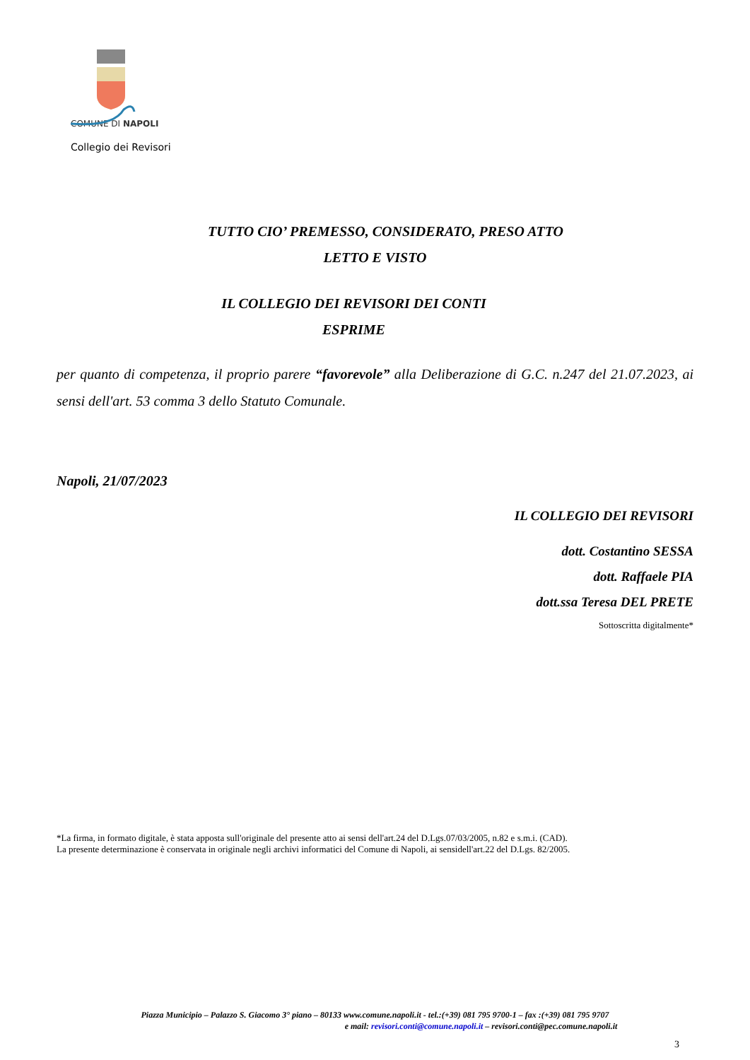COMUNE DI NAPOLI
Collegio dei Revisori
TUTTO CIO’ PREMESSO, CONSIDERATO, PRESO ATTO
LETTO E VISTO
IL COLLEGIO DEI REVISORI DEI CONTI
ESPRIME
per quanto di competenza, il proprio parere “favorevole” alla Deliberazione di G.C. n.247 del 21.07.2023, ai sensi dell'art. 53 comma 3 dello Statuto Comunale.
Napoli, 21/07/2023
IL COLLEGIO DEI REVISORI
dott. Costantino SESSA
dott. Raffaele PIA
dott.ssa Teresa DEL PRETE
Sottoscritta digitalmente*
*La firma, in formato digitale, è stata apposta sull'originale del presente atto ai sensi dell'art.24 del D.Lgs.07/03/2005, n.82 e s.m.i. (CAD).
La presente determinazione è conservata in originale negli archivi informatici del Comune di Napoli, ai sensidell'art.22 del D.Lgs. 82/2005.
Piazza Municipio – Palazzo S. Giacomo 3° piano – 80133 www.comune.napoli.it - tel.:(+39) 081 795 9700-1 – fax :(+39) 081 795 9707
e mail: revisori.conti@comune.napoli.it – revisori.conti@pec.comune.napoli.it
3